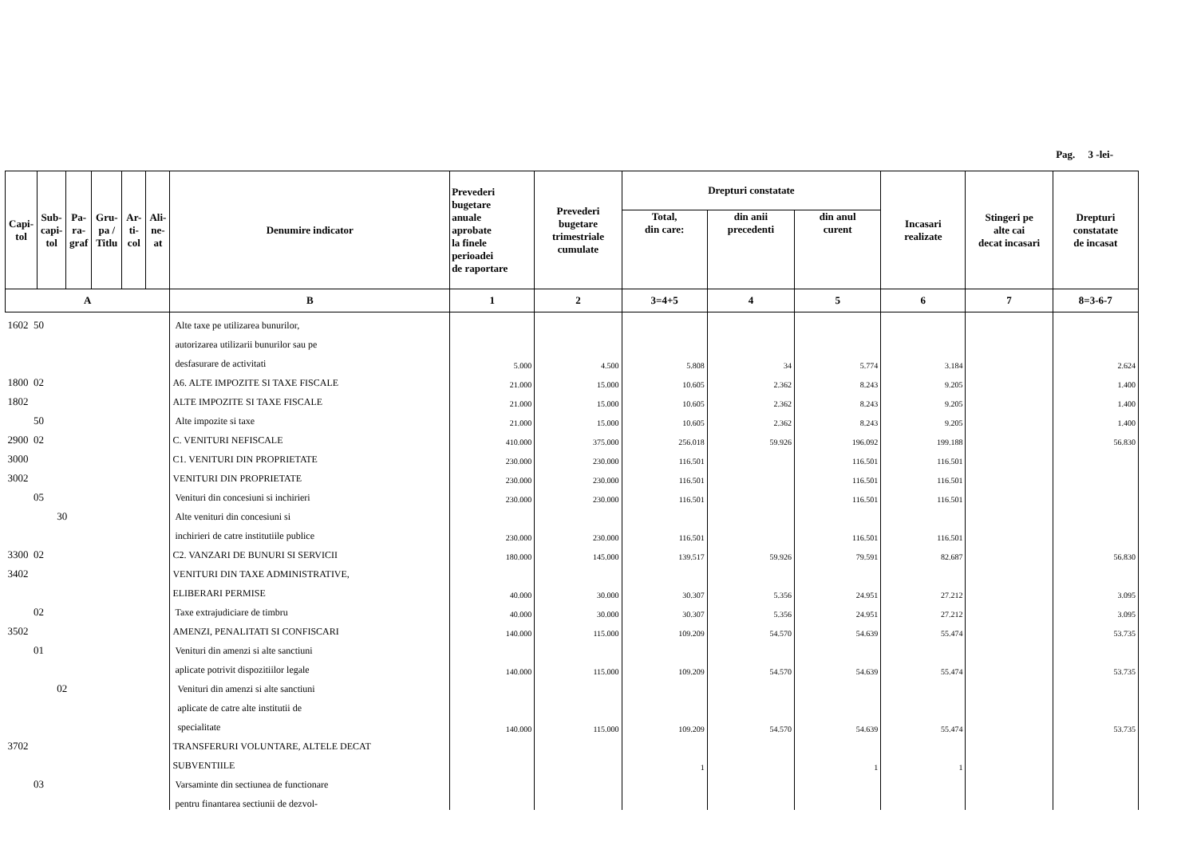Pag. 3 -lei-
| Capi- tol | Sub- capi- tol | Pa- ra- graf | Gru- pa / Titlu | Ar- ti- col | Ali- ne- at | Denumire indicator | Prevederi bugetare anuale aprobate la finele perioadei de raportare | Prevederi bugetare trimestriale cumulate | Drepturi constatate | | | Incasari realizate | Stingeri pe alte cai decat incasari | Drepturi constatate de incasat |
| --- | --- | --- | --- | --- | --- | --- | --- | --- | --- | --- | --- | --- | --- | --- |
| | | | | | | | | | Total, din care: | din anii precedenti | din anul curent | | | |
| A | | | | | | B | 1 | 2 | 3=4+5 | 4 | 5 | 6 | 7 | 8=3-6-7 |
| 1602 50 | | | | | | Alte taxe pe utilizarea bunurilor, | | | | | | | | |
| | | | | | | autorizarea utilizarii bunurilor sau pe | | | | | | | | |
| | | | | | | desfasurare de activitati | 5.000 | 4.500 | 5.808 | 34 | 5.774 | 3.184 | | 2.624 |
| 1800 02 | | | | | | A6. ALTE IMPOZITE SI TAXE FISCALE | 21.000 | 15.000 | 10.605 | 2.362 | 8.243 | 9.205 | | 1.400 |
| 1802 | | | | | | ALTE IMPOZITE SI TAXE FISCALE | 21.000 | 15.000 | 10.605 | 2.362 | 8.243 | 9.205 | | 1.400 |
| 50 | | | | | | Alte impozite si taxe | 21.000 | 15.000 | 10.605 | 2.362 | 8.243 | 9.205 | | 1.400 |
| 2900 02 | | | | | | C. VENITURI NEFISCALE | 410.000 | 375.000 | 256.018 | 59.926 | 196.092 | 199.188 | | 56.830 |
| 3000 | | | | | | C1. VENITURI DIN PROPRIETATE | 230.000 | 230.000 | 116.501 | | 116.501 | 116.501 | | |
| 3002 | | | | | | VENITURI DIN PROPRIETATE | 230.000 | 230.000 | 116.501 | | 116.501 | 116.501 | | |
| 05 | | | | | | Venituri din concesiuni si inchirieri | 230.000 | 230.000 | 116.501 | | 116.501 | 116.501 | | |
| 30 | | | | | | Alte venituri din concesiuni si | | | | | | | | |
| | | | | | | inchirieri de catre institutiile publice | 230.000 | 230.000 | 116.501 | | 116.501 | 116.501 | | |
| 3300 02 | | | | | | C2. VANZARI DE BUNURI SI SERVICII | 180.000 | 145.000 | 139.517 | 59.926 | 79.591 | 82.687 | | 56.830 |
| 3402 | | | | | | VENITURI DIN TAXE ADMINISTRATIVE, | | | | | | | | |
| | | | | | | ELIBERARI PERMISE | 40.000 | 30.000 | 30.307 | 5.356 | 24.951 | 27.212 | | 3.095 |
| 02 | | | | | | Taxe extrajudiciare de timbru | 40.000 | 30.000 | 30.307 | 5.356 | 24.951 | 27.212 | | 3.095 |
| 3502 | | | | | | AMENZI, PENALITATI SI CONFISCARI | 140.000 | 115.000 | 109.209 | 54.570 | 54.639 | 55.474 | | 53.735 |
| 01 | | | | | | Venituri din amenzi si alte sanctiuni | | | | | | | | |
| | | | | | | aplicate potrivit dispozitiilor legale | 140.000 | 115.000 | 109.209 | 54.570 | 54.639 | 55.474 | | 53.735 |
| 02 | | | | | | Venituri din amenzi si alte sanctiuni | | | | | | | | |
| | | | | | | aplicate de catre alte institutii de | | | | | | | | |
| | | | | | | specialitate | 140.000 | 115.000 | 109.209 | 54.570 | 54.639 | 55.474 | | 53.735 |
| 3702 | | | | | | TRANSFERURI VOLUNTARE, ALTELE DECAT | | | | | | | | |
| | | | | | | SUBVENTIILE | | | 1 | | 1 | 1 | | |
| 03 | | | | | | Varsaminte din sectiunea de functionare | | | | | | | | |
| | | | | | | pentru finantarea sectiunii de dezvol- | | | | | | | | |